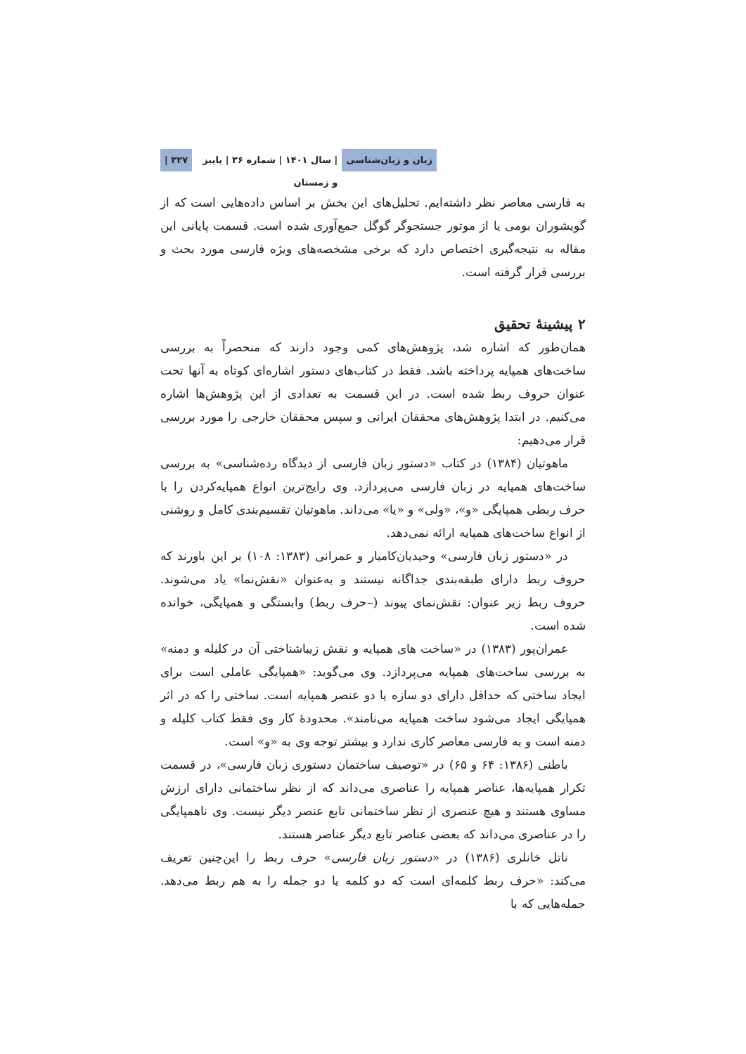زبان و زبان‌شناسی | سال ۱۴۰۱ | شماره ۳۶ | پاییز و زمستان ۳۲۷ |
به فارسی معاصر نظر داشته‌ایم. تحلیل‌های این بخش بر اساس داده‌هایی است که از گویشوران بومی یا از موتور جستجوگر گوگل جمع‌آوری شده است. قسمت پایانی این مقاله به نتیجه‌گیری اختصاص دارد که برخی مشخصه‌های ویژه فارسی مورد بحث و بررسی قرار گرفته است.
۲ پیشینهٔ تحقیق
همان‌طور که اشاره شد، پژوهش‌های کمی وجود دارند که منحصراً به بررسی ساخت‌های همپایه پرداخته باشد. فقط در کتاب‌های دستور اشاره‌ای کوتاه به آنها تحت عنوان حروف ربط شده است. در این قسمت به تعدادی از این پژوهش‌ها اشاره می‌کنیم. در ابتدا پژوهش‌های محققان ایرانی و سپس محققان خارجی را مورد بررسی قرار می‌دهیم:
ماهوتیان (۱۳۸۴) در کتاب «دستور زبان فارسی از دیدگاه رده‌شناسی» به بررسی ساخت‌های همپایه در زبان فارسی می‌پردازد. وی رایج‌ترین انواع همپایه‌کردن را با حرف ربطی همپایگی «و»، «ولی» و «یا» می‌داند. ماهوتیان تقسیم‌بندی کامل و روشنی از انواع ساخت‌های همپایه ارائه نمی‌دهد.
در «دستور زبان فارسی» وحیدیان‌کامیار و عمرانی (۱۳۸۳: ۱۰۸) بر این باورند که حروف ربط دارای طبقه‌بندی جداگانه نیستند و به‌عنوان «نقش‌نما» یاد می‌شوند. حروف ربط زیر عنوان: نقش‌نمای پیوند (–حرف ربط) وابستگی و همپایگی، خوانده شده است.
عمران‌پور (۱۳۸۳) در «ساخت های همپایه و نقش زیباشناختی آن در کلیله و دمنه» به بررسی ساخت‌های همپایه می‌پردازد. وی می‌گوید: «همپایگی عاملی است برای ایجاد ساختی که حداقل دارای دو سازه یا دو عنصر همپایه است. ساختی را که در اثر همپایگی ایجاد می‌شود ساخت همپایه می‌نامند». محدودهٔ کار وی فقط کتاب کلیله و دمنه است و به فارسی معاصر کاری ندارد و بیشتر توجه وی به «و» است.
باطنی (۱۳۸۶: ۶۴ و ۶۵) در «توصیف ساختمان دستوری زبان فارسی»، در قسمت تکرار همپایه‌ها، عناصر همپایه را عناصری می‌داند که از نظر ساختمانی دارای ارزش مساوی هستند و هیچ عنصری از نظر ساختمانی تابع عنصر دیگر نیست. وی ناهمپایگی را در عناصری می‌داند که بعضی عناصر تابع دیگر عناصر هستند.
ناتل خانلری (۱۳۸۶) در «دستور زبان فارسی» حرف ربط را این‌چنین تعریف می‌کند: «حرف ربط کلمه‌ای است که دو کلمه یا دو جمله را به هم ربط می‌دهد. جمله‌هایی که با